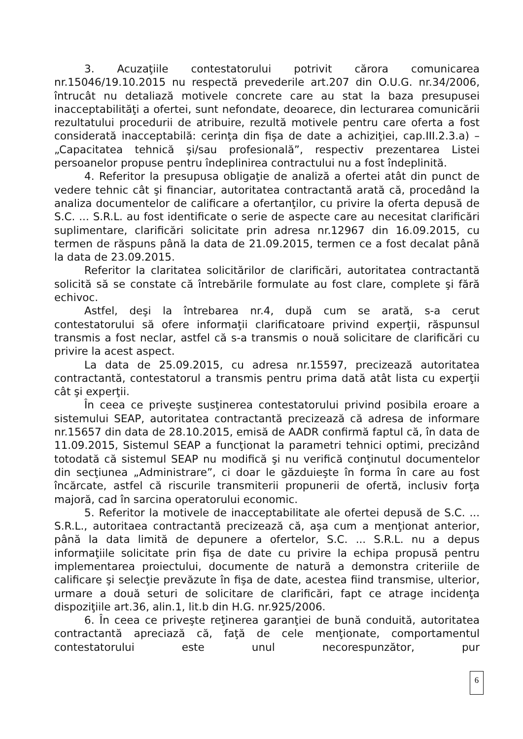3. Acuzaţiile contestatorului potrivit cărora comunicarea nr.15046/19.10.2015 nu respectă prevederile art.207 din O.U.G. nr.34/2006, întrucât nu detaliază motivele concrete care au stat la baza presupusei inacceptabilităţi a ofertei, sunt nefondate, deoarece, din lecturarea comunicării rezultatului procedurii de atribuire, rezultă motivele pentru care oferta a fost considerată inacceptabilă: cerinţa din fişa de date a achiziţiei, cap.III.2.3.a) – „Capacitatea tehnică şi/sau profesională”, respectiv prezentarea Listei persoanelor propuse pentru îndeplinirea contractului nu a fost îndeplinită.
4. Referitor la presupusa obligaţie de analiză a ofertei atât din punct de vedere tehnic cât şi financiar, autoritatea contractantă arată că, procedând la analiza documentelor de calificare a ofertanţilor, cu privire la oferta depusă de S.C. ... S.R.L. au fost identificate o serie de aspecte care au necesitat clarificări suplimentare, clarificări solicitate prin adresa nr.12967 din 16.09.2015, cu termen de răspuns până la data de 21.09.2015, termen ce a fost decalat până la data de 23.09.2015.
Referitor la claritatea solicitărilor de clarificări, autoritatea contractantă solicită să se constate că întrebările formulate au fost clare, complete şi fără echivoc.
Astfel, deşi la întrebarea nr.4, după cum se arată, s-a cerut contestatorului să ofere informaţii clarificatoare privind experţii, răspunsul transmis a fost neclar, astfel că s-a transmis o nouă solicitare de clarificări cu privire la acest aspect.
La data de 25.09.2015, cu adresa nr.15597, precizează autoritatea contractantă, contestatorul a transmis pentru prima dată atât lista cu experţii cât şi experţii.
În ceea ce priveşte susţinerea contestatorului privind posibila eroare a sistemului SEAP, autoritatea contractantă precizează că adresa de informare nr.15657 din data de 28.10.2015, emisă de AADR confirmă faptul că, în data de 11.09.2015, Sistemul SEAP a funcţionat la parametri tehnici optimi, precizând totodată că sistemul SEAP nu modifică şi nu verifică conţinutul documentelor din secţiunea „Administrare”, ci doar le găzduieşte în forma în care au fost încărcate, astfel că riscurile transmiterii propunerii de ofertă, inclusiv forţa majoră, cad în sarcina operatorului economic.
5. Referitor la motivele de inacceptabilitate ale ofertei depusă de S.C. ... S.R.L., autoritaea contractantă precizează că, aşa cum a menţionat anterior, până la data limită de depunere a ofertelor, S.C. ... S.R.L. nu a depus informaţiile solicitate prin fişa de date cu privire la echipa propusă pentru implementarea proiectului, documente de natură a demonstra criteriile de calificare şi selecţie prevăzute în fişa de date, acestea fiind transmise, ulterior, urmare a două seturi de solicitare de clarificări, fapt ce atrage incidenţa dispoziţiile art.36, alin.1, lit.b din H.G. nr.925/2006.
6. În ceea ce priveşte reţinerea garanţiei de bună conduită, autoritatea contractantă apreciază că, faţă de cele menţionate, comportamentul contestatorului este unul necorespunzător, pur
6